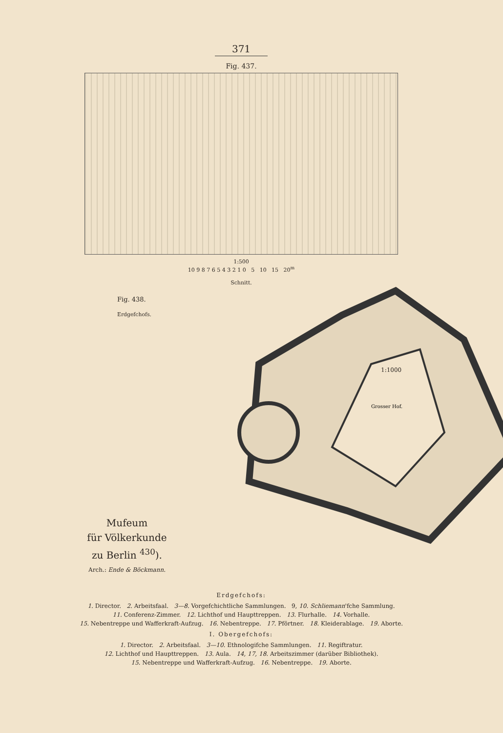371
Fig. 437.
1:500
10 9 8 7 6 5 4 3 2 1 0 5 10 15 20<sup>m</sup>
Schnitt.
Fig. 438.
Erdgefchofs.
Grosser Hof.
Mufeum
für Völkerkunde
zu Berlin <sup>430</sup>).
Arch.: Ende & Böckmann.
1:1000
Erdgefchofs:
1. Director. 2. Arbeitsfaal. 3—8. Vorgefchichtliche Sammlungen. 9, 10. Schliemann'fche Sammlung.
11. Conferenz-Zimmer. 12. Lichthof und Haupttreppen. 13. Flurhalle. 14. Vorhalle.
15. Nebentreppe und Wafferkraft-Aufzug. 16. Nebentreppe. 17. Pförtner. 18. Kleiderablage. 19. Aborte.
I. Obergefchofs:
1. Director. 2. Arbeitsfaal. 3—10. Ethnologifche Sammlungen. 11. Regiftratur.
12. Lichthof und Haupttreppen. 13. Aula. 14, 17, 18. Arbeitszimmer (darüber Bibliothek).
15. Nebentreppe und Wafferkraft-Aufzug. 16. Nebentreppe. 19. Aborte.